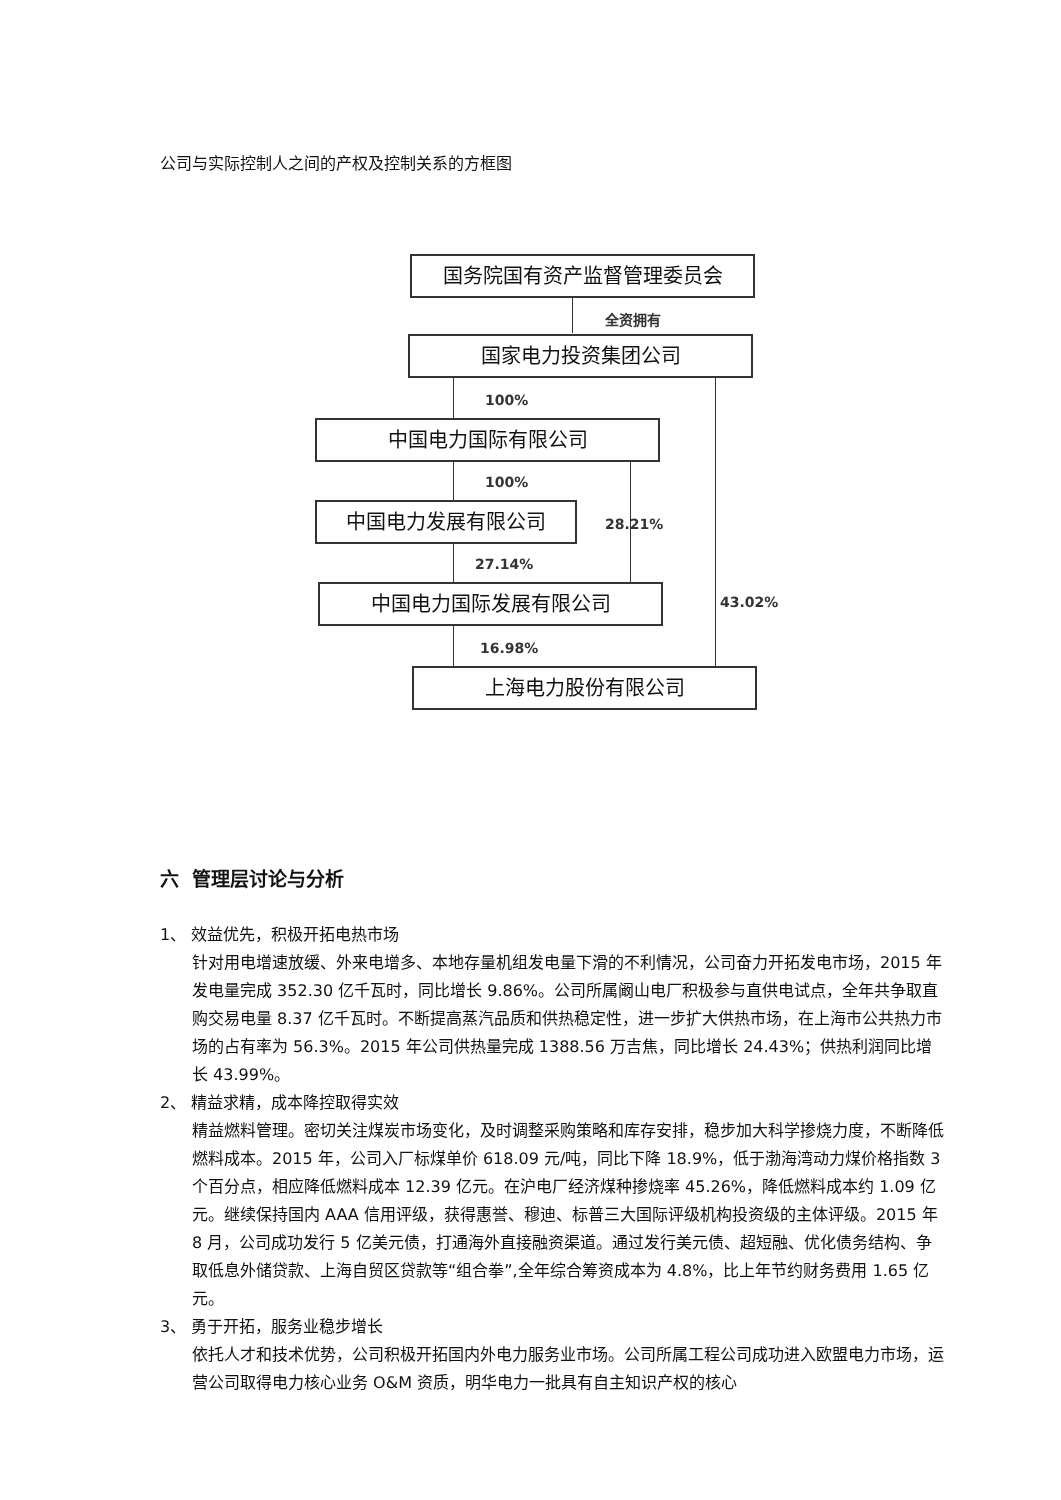公司与实际控制人之间的产权及控制关系的方框图
国务院国有资产监督管理委员会
全资拥有
国家电力投资集团公司
100%
43.02%
中国电力国际有限公司
100%
28.21%
中国电力发展有限公司
27.14%
中国电力国际发展有限公司
16.98%
上海电力股份有限公司
六 管理层讨论与分析
1、 效益优先，积极开拓电热市场
针对用电增速放缓、外来电增多、本地存量机组发电量下滑的不利情况，公司奋力开拓发电市场，2015 年发电量完成 352.30 亿千瓦时，同比增长 9.86%。公司所属阚山电厂积极参与直供电试点，全年共争取直购交易电量 8.37 亿千瓦时。不断提高蒸汽品质和供热稳定性，进一步扩大供热市场，在上海市公共热力市场的占有率为 56.3%。2015 年公司供热量完成 1388.56 万吉焦，同比增长 24.43%；供热利润同比增长 43.99%。
2、 精益求精，成本降控取得实效
精益燃料管理。密切关注煤炭市场变化，及时调整采购策略和库存安排，稳步加大科学掺烧力度，不断降低燃料成本。2015 年，公司入厂标煤单价 618.09 元/吨，同比下降 18.9%，低于渤海湾动力煤价格指数 3 个百分点，相应降低燃料成本 12.39 亿元。在沪电厂经济煤种掺烧率 45.26%，降低燃料成本约 1.09 亿元。继续保持国内 AAA 信用评级，获得惠誉、穆迪、标普三大国际评级机构投资级的主体评级。2015 年 8 月，公司成功发行 5 亿美元债，打通海外直接融资渠道。通过发行美元债、超短融、优化债务结构、争取低息外储贷款、上海自贸区贷款等“组合拳”,全年综合筹资成本为 4.8%，比上年节约财务费用 1.65 亿元。
3、 勇于开拓，服务业稳步增长
依托人才和技术优势，公司积极开拓国内外电力服务业市场。公司所属工程公司成功进入欧盟电力市场，运营公司取得电力核心业务 O&M 资质，明华电力一批具有自主知识产权的核心